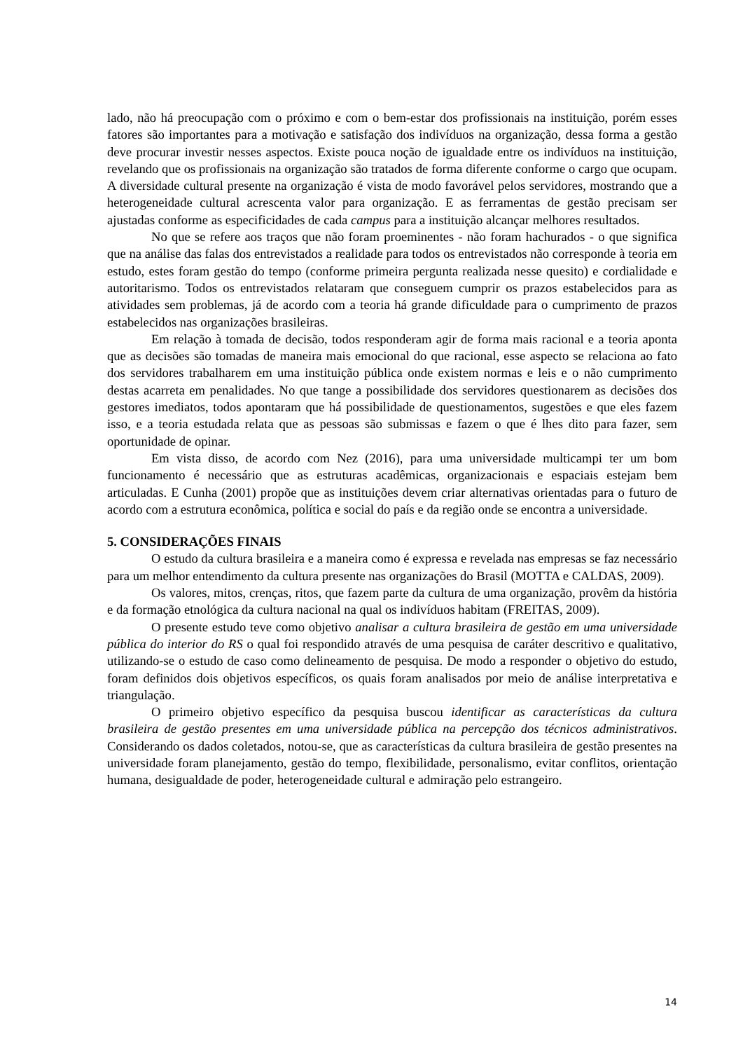lado, não há preocupação com o próximo e com o bem-estar dos profissionais na instituição, porém esses fatores são importantes para a motivação e satisfação dos indivíduos na organização, dessa forma a gestão deve procurar investir nesses aspectos. Existe pouca noção de igualdade entre os indivíduos na instituição, revelando que os profissionais na organização são tratados de forma diferente conforme o cargo que ocupam. A diversidade cultural presente na organização é vista de modo favorável pelos servidores, mostrando que a heterogeneidade cultural acrescenta valor para organização. E as ferramentas de gestão precisam ser ajustadas conforme as especificidades de cada campus para a instituição alcançar melhores resultados.
No que se refere aos traços que não foram proeminentes - não foram hachurados - o que significa que na análise das falas dos entrevistados a realidade para todos os entrevistados não corresponde à teoria em estudo, estes foram gestão do tempo (conforme primeira pergunta realizada nesse quesito) e cordialidade e autoritarismo. Todos os entrevistados relataram que conseguem cumprir os prazos estabelecidos para as atividades sem problemas, já de acordo com a teoria há grande dificuldade para o cumprimento de prazos estabelecidos nas organizações brasileiras.
Em relação à tomada de decisão, todos responderam agir de forma mais racional e a teoria aponta que as decisões são tomadas de maneira mais emocional do que racional, esse aspecto se relaciona ao fato dos servidores trabalharem em uma instituição pública onde existem normas e leis e o não cumprimento destas acarreta em penalidades. No que tange a possibilidade dos servidores questionarem as decisões dos gestores imediatos, todos apontaram que há possibilidade de questionamentos, sugestões e que eles fazem isso, e a teoria estudada relata que as pessoas são submissas e fazem o que é lhes dito para fazer, sem oportunidade de opinar.
Em vista disso, de acordo com Nez (2016), para uma universidade multicampi ter um bom funcionamento é necessário que as estruturas acadêmicas, organizacionais e espaciais estejam bem articuladas. E Cunha (2001) propõe que as instituições devem criar alternativas orientadas para o futuro de acordo com a estrutura econômica, política e social do país e da região onde se encontra a universidade.
5. CONSIDERAÇÕES FINAIS
O estudo da cultura brasileira e a maneira como é expressa e revelada nas empresas se faz necessário para um melhor entendimento da cultura presente nas organizações do Brasil (MOTTA e CALDAS, 2009).
Os valores, mitos, crenças, ritos, que fazem parte da cultura de uma organização, provêm da história e da formação etnológica da cultura nacional na qual os indivíduos habitam (FREITAS, 2009).
O presente estudo teve como objetivo analisar a cultura brasileira de gestão em uma universidade pública do interior do RS o qual foi respondido através de uma pesquisa de caráter descritivo e qualitativo, utilizando-se o estudo de caso como delineamento de pesquisa. De modo a responder o objetivo do estudo, foram definidos dois objetivos específicos, os quais foram analisados por meio de análise interpretativa e triangulação.
O primeiro objetivo específico da pesquisa buscou identificar as características da cultura brasileira de gestão presentes em uma universidade pública na percepção dos técnicos administrativos. Considerando os dados coletados, notou-se, que as características da cultura brasileira de gestão presentes na universidade foram planejamento, gestão do tempo, flexibilidade, personalismo, evitar conflitos, orientação humana, desigualdade de poder, heterogeneidade cultural e admiração pelo estrangeiro.
14